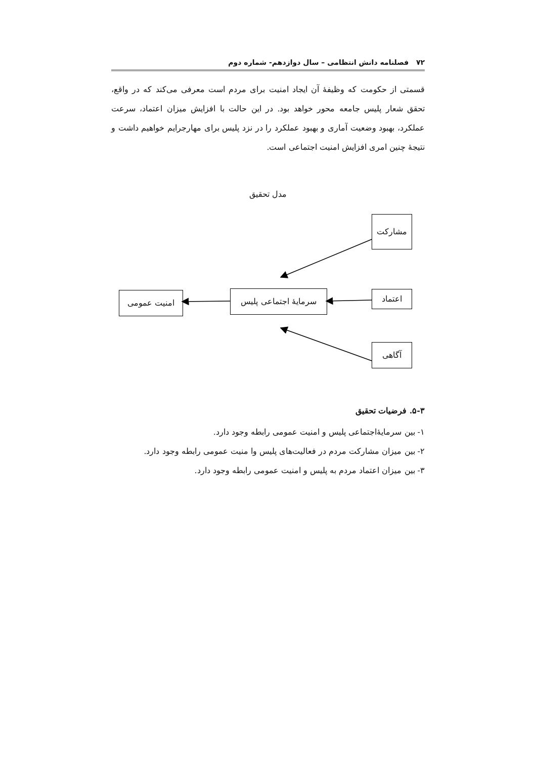۷۲ فصلنامه دانش انتظامی – سال دوازدهم- شماره دوم
قسمتی از حکومت که وظیفهٔ آن ایجاد امنیت برای مردم است معرفی می‌کند که در واقع، تحقق شعار پلیس جامعه محور خواهد بود. در این حالت با افزایش میزان اعتماد، سرعت عملکرد، بهبود وضعیت آماری و بهبود عملکرد را در نزد پلیس برای مهارجرایم خواهیم داشت و نتیجهٔ چنین امری افزایش امنیت اجتماعی است.
مدل تحقیق
مشارکت
سرمایهٔ اجتماعی پلیس
اعتماد
امنیت عمومی
آگاهی
۵-۳. فرضیات تحقیق
۱- بین سرمایۀاجتماعی پلیس و امنیت عمومی رابطه وجود دارد.
۲- بین میزان مشارکت مردم در فعالیت‌های پلیس وا منیت عمومی رابطه وجود دارد.
۳- بین میزان اعتماد مردم به پلیس و امنیت عمومی رابطه وجود دارد.